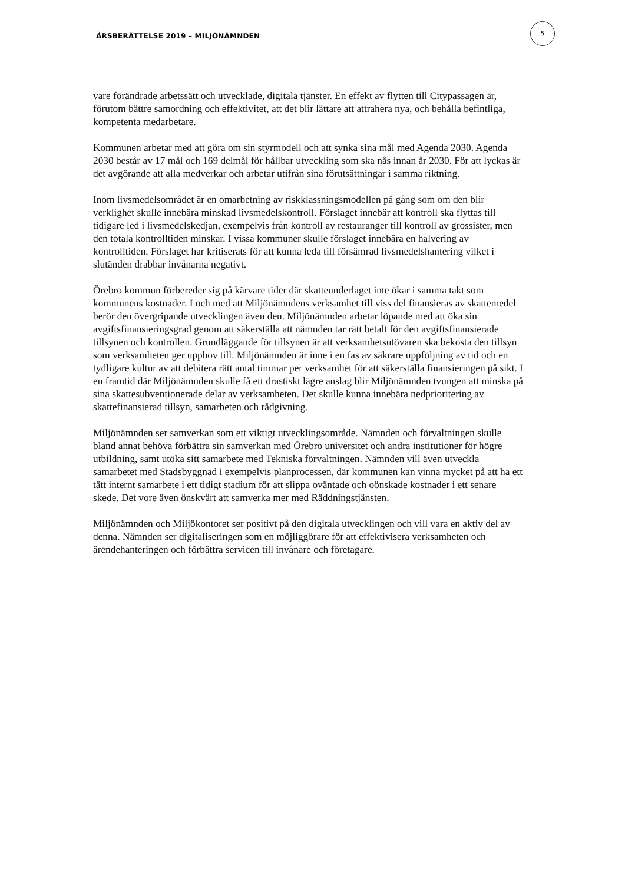ÅRSBERÄTTELSE 2019 – MILJÖNÄMNDEN
5
vare förändrade arbetssätt och utvecklade, digitala tjänster. En effekt av flytten till Citypassagen är, förutom bättre samordning och effektivitet, att det blir lättare att attrahera nya, och behålla befintliga, kompetenta medarbetare.
Kommunen arbetar med att göra om sin styrmodell och att synka sina mål med Agenda 2030. Agenda 2030 består av 17 mål och 169 delmål för hållbar utveckling som ska nås innan år 2030. För att lyckas är det avgörande att alla medverkar och arbetar utifrån sina förutsättningar i samma riktning.
Inom livsmedelsområdet är en omarbetning av riskklassningsmodellen på gång som om den blir verklighet skulle innebära minskad livsmedelskontroll. Förslaget innebär att kontroll ska flyttas till tidigare led i livsmedelskedjan, exempelvis från kontroll av restauranger till kontroll av grossister, men den totala kontrolltiden minskar. I vissa kommuner skulle förslaget innebära en halvering av kontrolltiden. Förslaget har kritiserats för att kunna leda till försämrad livsmedelshantering vilket i slutänden drabbar invånarna negativt.
Örebro kommun förbereder sig på kärvare tider där skatteunderlaget inte ökar i samma takt som kommunens kostnader. I och med att Miljönämndens verksamhet till viss del finansieras av skattemedel berör den övergripande utvecklingen även den. Miljönämnden arbetar löpande med att öka sin avgiftsfinansieringsgrad genom att säkerställa att nämnden tar rätt betalt för den avgiftsfinansierade tillsynen och kontrollen. Grundläggande för tillsynen är att verksamhetsutövaren ska bekosta den tillsyn som verksamheten ger upphov till. Miljönämnden är inne i en fas av säkrare uppföljning av tid och en tydligare kultur av att debitera rätt antal timmar per verksamhet för att säkerställa finansieringen på sikt. I en framtid där Miljönämnden skulle få ett drastiskt lägre anslag blir Miljönämnden tvungen att minska på sina skattesubventionerade delar av verksamheten. Det skulle kunna innebära nedprioritering av skattefinansierad tillsyn, samarbeten och rådgivning.
Miljönämnden ser samverkan som ett viktigt utvecklingsområde. Nämnden och förvaltningen skulle bland annat behöva förbättra sin samverkan med Örebro universitet och andra institutioner för högre utbildning, samt utöka sitt samarbete med Tekniska förvaltningen. Nämnden vill även utveckla samarbetet med Stadsbyggnad i exempelvis planprocessen, där kommunen kan vinna mycket på att ha ett tätt internt samarbete i ett tidigt stadium för att slippa oväntade och oönskade kostnader i ett senare skede. Det vore även önskvärt att samverka mer med Räddningstjänsten.
Miljönämnden och Miljökontoret ser positivt på den digitala utvecklingen och vill vara en aktiv del av denna. Nämnden ser digitaliseringen som en möjliggörare för att effektivisera verksamheten och ärendehanteringen och förbättra servicen till invånare och företagare.